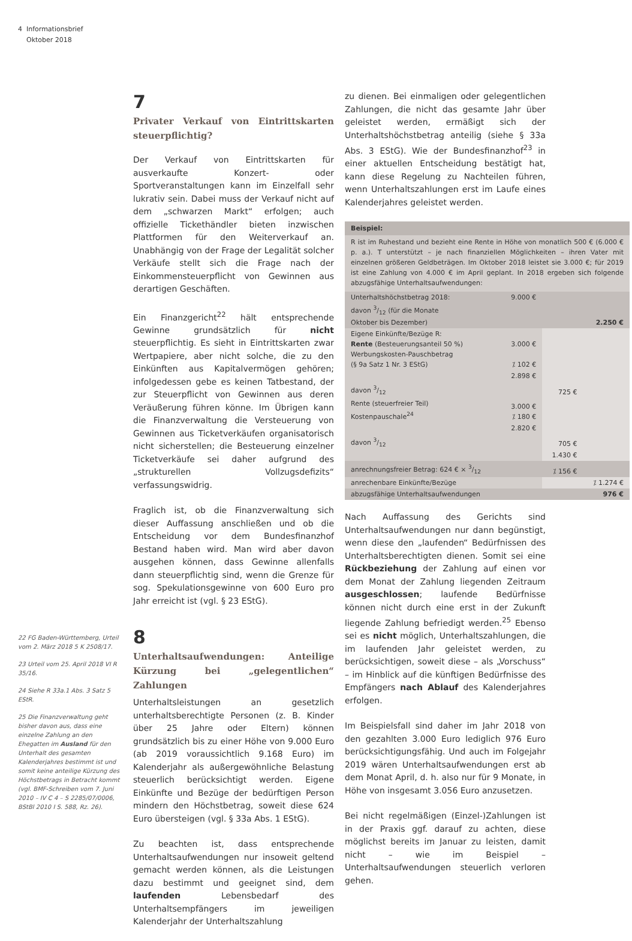4 Informationsbrief
Oktober 2018
22 FG Baden-Württemberg, Urteil vom 2. März 2018 5 K 2508/17.
23 Urteil vom 25. April 2018 VI R 35/16.
24 Siehe R 33a.1 Abs. 3 Satz 5 EStR.
25 Die Finanzverwaltung geht bisher davon aus, dass eine einzelne Zahlung an den Ehegatten im Ausland für den Unterhalt des gesamten Kalenderjahres bestimmt ist und somit keine anteilige Kürzung des Höchstbetrags in Betracht kommt (vgl. BMF-Schreiben vom 7. Juni 2010 – IV C 4 – S 2285/07/0006, BStBl 2010 I S. 588, Rz. 26).
7
Privater Verkauf von Eintrittskarten steuerpflichtig?
Der Verkauf von Eintrittskarten für ausverkaufte Konzert- oder Sportveranstaltungen kann im Einzelfall sehr lukrativ sein. Dabei muss der Verkauf nicht auf dem „schwarzen Markt“ erfolgen; auch offizielle Tickethändler bieten inzwischen Plattformen für den Weiterverkauf an. Unabhängig von der Frage der Legalität solcher Verkäufe stellt sich die Frage nach der Einkommensteuerpflicht von Gewinnen aus derartigen Geschäften.
Ein Finanzgericht<sup>22</sup> hält entsprechende Gewinne grundsätzlich für nicht steuerpflichtig. Es sieht in Eintrittskarten zwar Wertpapiere, aber nicht solche, die zu den Einkünften aus Kapitalvermögen gehören; infolgedessen gebe es keinen Tatbestand, der zur Steuerpflicht von Gewinnen aus deren Veräußerung führen könne. Im Übrigen kann die Finanzverwaltung die Versteuerung von Gewinnen aus Ticketverkäufen organisatorisch nicht sicherstellen; die Besteuerung einzelner Ticketverkäufe sei daher aufgrund des „strukturellen Vollzugsdefizits“ verfassungswidrig.
Fraglich ist, ob die Finanzverwaltung sich dieser Auffassung anschließen und ob die Entscheidung vor dem Bundesfinanzhof Bestand haben wird. Man wird aber davon ausgehen können, dass Gewinne allenfalls dann steuerpflichtig sind, wenn die Grenze für sog. Spekulationsgewinne von 600 Euro pro Jahr erreicht ist (vgl. § 23 EStG).
8
Unterhaltsaufwendungen: Anteilige Kürzung bei „gelegentlichen“ Zahlungen
Unterhaltsleistungen an gesetzlich unterhaltsberechtigte Personen (z. B. Kinder über 25 Jahre oder Eltern) können grundsätzlich bis zu einer Höhe von 9.000 Euro (ab 2019 voraussichtlich 9.168 Euro) im Kalenderjahr als außergewöhnliche Belastung steuerlich berücksichtigt werden. Eigene Einkünfte und Bezüge der bedürftigen Person mindern den Höchstbetrag, soweit diese 624 Euro übersteigen (vgl. § 33a Abs. 1 EStG).
Zu beachten ist, dass entsprechende Unterhaltsaufwendungen nur insoweit geltend gemacht werden können, als die Leistungen dazu bestimmt und geeignet sind, dem laufenden Lebensbedarf des Unterhaltsempfängers im jeweiligen Kalenderjahr der Unterhaltszahlung
zu dienen. Bei einmaligen oder gelegentlichen Zahlungen, die nicht das gesamte Jahr über geleistet werden, ermäßigt sich der Unterhaltshöchstbetrag anteilig (siehe § 33a Abs. 3 EStG). Wie der Bundesfinanzhof<sup>23</sup> in einer aktuellen Entscheidung bestätigt hat, kann diese Regelung zu Nachteilen führen, wenn Unterhaltszahlungen erst im Laufe eines Kalenderjahres geleistet werden.
Beispiel:
R ist im Ruhestand und bezieht eine Rente in Höhe von monatlich 500 € (6.000 € p. a.). T unterstützt – je nach finanziellen Möglichkeiten – ihren Vater mit einzelnen größeren Geldbeträgen. Im Oktober 2018 leistet sie 3.000 €; für 2019 ist eine Zahlung von 4.000 € im April geplant. In 2018 ergeben sich folgende abzugsfähige Unterhaltsaufwendungen:
| Unterhaltshöchstbetrag 2018: davon 3/12 (für die Monate Oktober bis Dezember) | 9.000 € | | 2.250 € |
| Eigene Einkünfte/Bezüge R: Rente (Besteuerungsanteil 50 %) Werbungskosten-Pauschbetrag (§ 9a Satz 1 Nr. 3 EStG) | 3.000 € ⁒ 102 € | | |
| | 2.898 € | | |
| davon 3/12 | | 725 € | |
| Rente (steuerfreier Teil) Kostenpauschale<sup>24</sup> | 3.000 € ⁒ 180 € | | |
| | 2.820 € | | |
| davon 3/12 | | 705 € | |
| | | 1.430 € | |
| anrechnungsfreier Betrag: 624 € × 3/12 | | ⁒ 156 € | |
| anrechenbare Einkünfte/Bezüge | | | ⁒ 1.274 € |
| abzugsfähige Unterhaltsaufwendungen | | | 976 € |
Nach Auffassung des Gerichts sind Unterhaltsaufwendungen nur dann begünstigt, wenn diese den „laufenden“ Bedürfnissen des Unterhaltsberechtigten dienen. Somit sei eine Rückbeziehung der Zahlung auf einen vor dem Monat der Zahlung liegenden Zeitraum ausgeschlossen; laufende Bedürfnisse können nicht durch eine erst in der Zukunft liegende Zahlung befriedigt werden.<sup>25</sup> Ebenso sei es nicht möglich, Unterhaltszahlungen, die im laufenden Jahr geleistet werden, zu berücksichtigen, soweit diese – als „Vorschuss“ – im Hinblick auf die künftigen Bedürfnisse des Empfängers nach Ablauf des Kalenderjahres erfolgen.
Im Beispielsfall sind daher im Jahr 2018 von den gezahlten 3.000 Euro lediglich 976 Euro berücksichtigungsfähig. Und auch im Folgejahr 2019 wären Unterhaltsaufwendungen erst ab dem Monat April, d. h. also nur für 9 Monate, in Höhe von insgesamt 3.056 Euro anzusetzen.
Bei nicht regelmäßigen (Einzel-)Zahlungen ist in der Praxis ggf. darauf zu achten, diese möglichst bereits im Januar zu leisten, damit nicht – wie im Beispiel – Unterhaltsaufwendungen steuerlich verloren gehen.